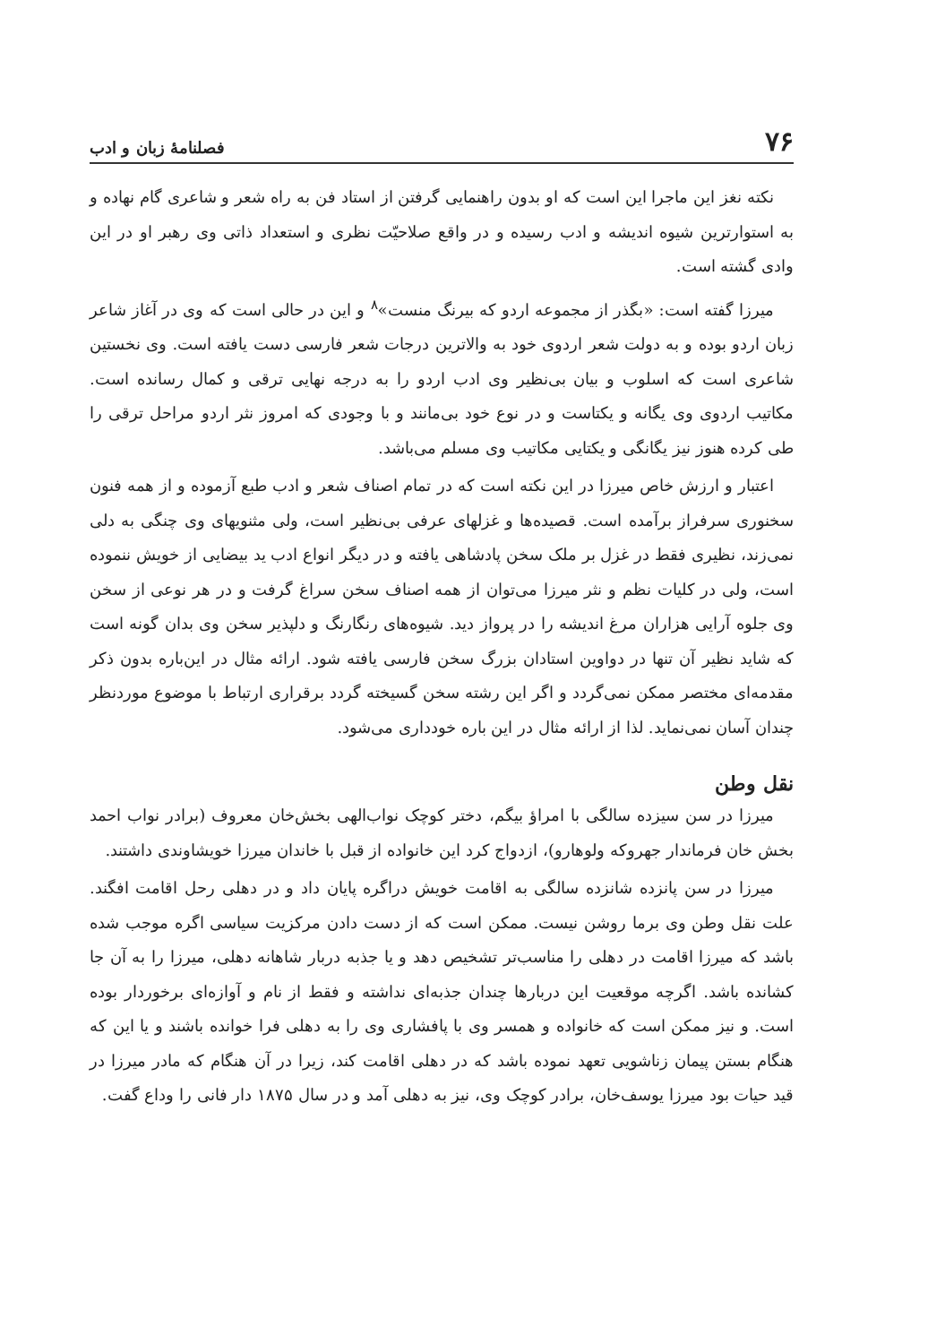۷۶ فصلنامهٔ زبان و ادب
نکته نغز این ماجرا این است که او بدون راهنمایی گرفتن از استاد فن به راه شعر و شاعری گام نهاده و به استوارترین شیوه اندیشه و ادب رسیده و در واقع صلاحیّت نظری و استعداد ذاتی وی رهبر او در این وادی گشته است.
میرزا گفته است: «بگذر از مجموعه اردو که بیرنگ منست»<sup>۸</sup> و این در حالی است که وی در آغاز شاعر زبان اردو بوده و به دولت شعر اردوی خود به والاترین درجات شعر فارسی دست یافته است. وی نخستین شاعری است که اسلوب و بیان بی‌نظیر وی ادب اردو را به درجه نهایی ترقی و کمال رسانده است. مکاتیب اردوی وی یگانه و یکتاست و در نوع خود بی‌مانند و با وجودی که امروز نثر اردو مراحل ترقی را طی کرده هنوز نیز یگانگی و یکتایی مکاتیب وی مسلم می‌باشد.
اعتبار و ارزش خاص میرزا در این نکته است که در تمام اصناف شعر و ادب طبع آزموده و از همه فنون سخنوری سرفراز برآمده است. قصیده‌ها و غزلهای عرفی بی‌نظیر است، ولی مثنویهای وی چنگی به دلی نمی‌زند، نظیری فقط در غزل بر ملک سخن پادشاهی یافته و در دیگر انواع ادب ید بیضایی از خویش ننموده است، ولی در کلیات نظم و نثر میرزا می‌توان از همه اصناف سخن سراغ گرفت و در هر نوعی از سخن وی جلوه آرایی هزاران مرغ اندیشه را در پرواز دید. شیوه‌های رنگارنگ و دلپذیر سخن وی بدان گونه است که شاید نظیر آن تنها در دواوین استادان بزرگ سخن فارسی یافته شود. ارائه مثال در این‌باره بدون ذکر مقدمه‌ای مختصر ممکن نمی‌گردد و اگر این رشته سخن گسیخته گردد برقراری ارتباط با موضوع موردنظر چندان آسان نمی‌نماید. لذا از ارائه مثال در این باره خودداری می‌شود.
نقل وطن
میرزا در سن سیزده سالگی با امراؤ بیگم، دختر کوچک نواب‌الهی بخش‌خان معروف (برادر نواب احمد بخش خان فرماندار جهروکه ولوهارو)، ازدواج کرد این خانواده از قبل با خاندان میرزا خویشاوندی داشتند.
میرزا در سن پانزده شانزده سالگی به اقامت خویش دراگره پایان داد و در دهلی رحل اقامت افگند. علت نقل وطن وی برما روشن نیست. ممکن است که از دست دادن مرکزیت سیاسی اگره موجب شده باشد که میرزا اقامت در دهلی را مناسب‌تر تشخیص دهد و یا جذبه دربار شاهانه دهلی، میرزا را به آن جا کشانده باشد. اگرچه موقعیت این دربارها چندان جذبه‌ای نداشته و فقط از نام و آوازه‌ای برخوردار بوده است. و نیز ممکن است که خانواده و همسر وی با پافشاری وی را به دهلی فرا خوانده باشند و یا این که هنگام بستن پیمان زناشویی تعهد نموده باشد که در دهلی اقامت کند، زیرا در آن هنگام که مادر میرزا در قید حیات بود میرزا یوسف‌خان، برادر کوچک وی، نیز به دهلی آمد و در سال ۱۸۷۵ دار فانی را وداع گفت.